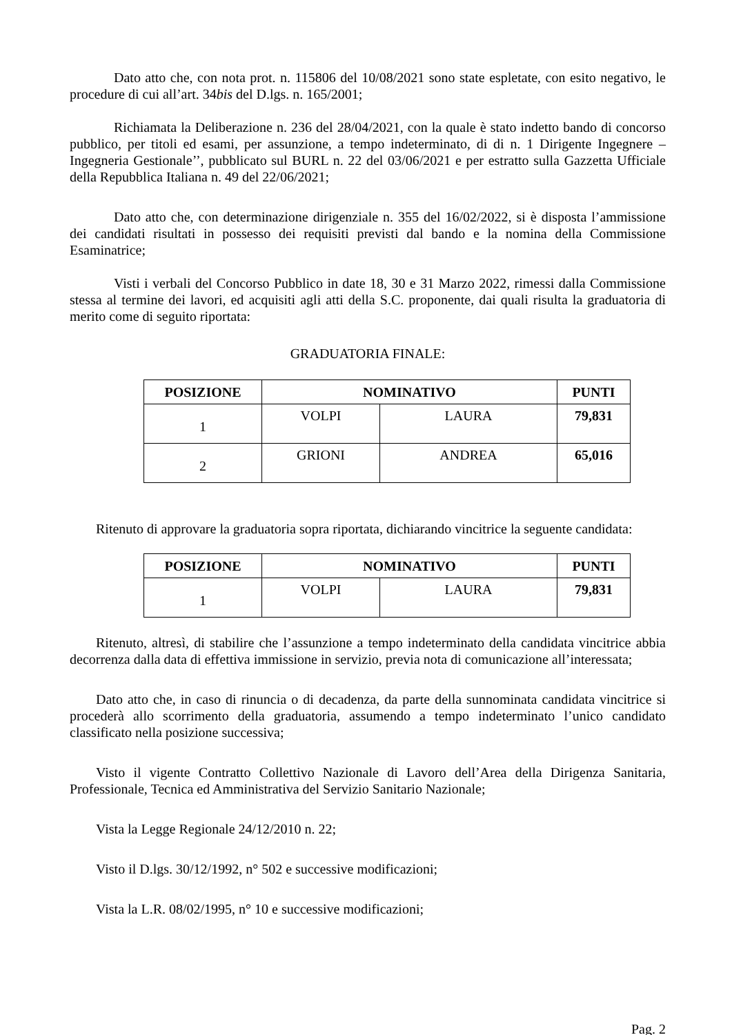Dato atto che, con nota prot. n. 115806 del 10/08/2021 sono state espletate, con esito negativo, le procedure di cui all’art. 34bis del D.lgs. n. 165/2001;
Richiamata la Deliberazione n. 236 del 28/04/2021, con la quale è stato indetto bando di concorso pubblico, per titoli ed esami, per assunzione, a tempo indeterminato, di di n. 1 Dirigente Ingegnere – Ingegneria Gestionale’’, pubblicato sul BURL n. 22 del 03/06/2021 e per estratto sulla Gazzetta Ufficiale della Repubblica Italiana n. 49 del 22/06/2021;
Dato atto che, con determinazione dirigenziale n. 355 del 16/02/2022, si è disposta l’ammissione dei candidati risultati in possesso dei requisiti previsti dal bando e la nomina della Commissione Esaminatrice;
Visti i verbali del Concorso Pubblico in date 18, 30 e 31 Marzo 2022, rimessi dalla Commissione stessa al termine dei lavori, ed acquisiti agli atti della S.C. proponente, dai quali risulta la graduatoria di merito come di seguito riportata:
GRADUATORIA FINALE:
| POSIZIONE | NOMINATIVO | | PUNTI |
| --- | --- | --- | --- |
| 1 | VOLPI | LAURA | 79,831 |
| 2 | GRIONI | ANDREA | 65,016 |
Ritenuto di approvare la graduatoria sopra riportata, dichiarando vincitrice la seguente candidata:
| POSIZIONE | NOMINATIVO | | PUNTI |
| --- | --- | --- | --- |
| 1 | VOLPI | LAURA | 79,831 |
Ritenuto, altresì, di stabilire che l’assunzione a tempo indeterminato della candidata vincitrice abbia decorrenza dalla data di effettiva immissione in servizio, previa nota di comunicazione all’interessata;
Dato atto che, in caso di rinuncia o di decadenza, da parte della sunnominata candidata vincitrice si procederà allo scorrimento della graduatoria, assumendo a tempo indeterminato l’unico candidato classificato nella posizione successiva;
Visto il vigente Contratto Collettivo Nazionale di Lavoro dell’Area della Dirigenza Sanitaria, Professionale, Tecnica ed Amministrativa del Servizio Sanitario Nazionale;
Vista la Legge Regionale 24/12/2010 n. 22;
Visto il D.lgs. 30/12/1992, n° 502 e successive modificazioni;
Vista la L.R. 08/02/1995, n° 10 e successive modificazioni;
Pag. 2